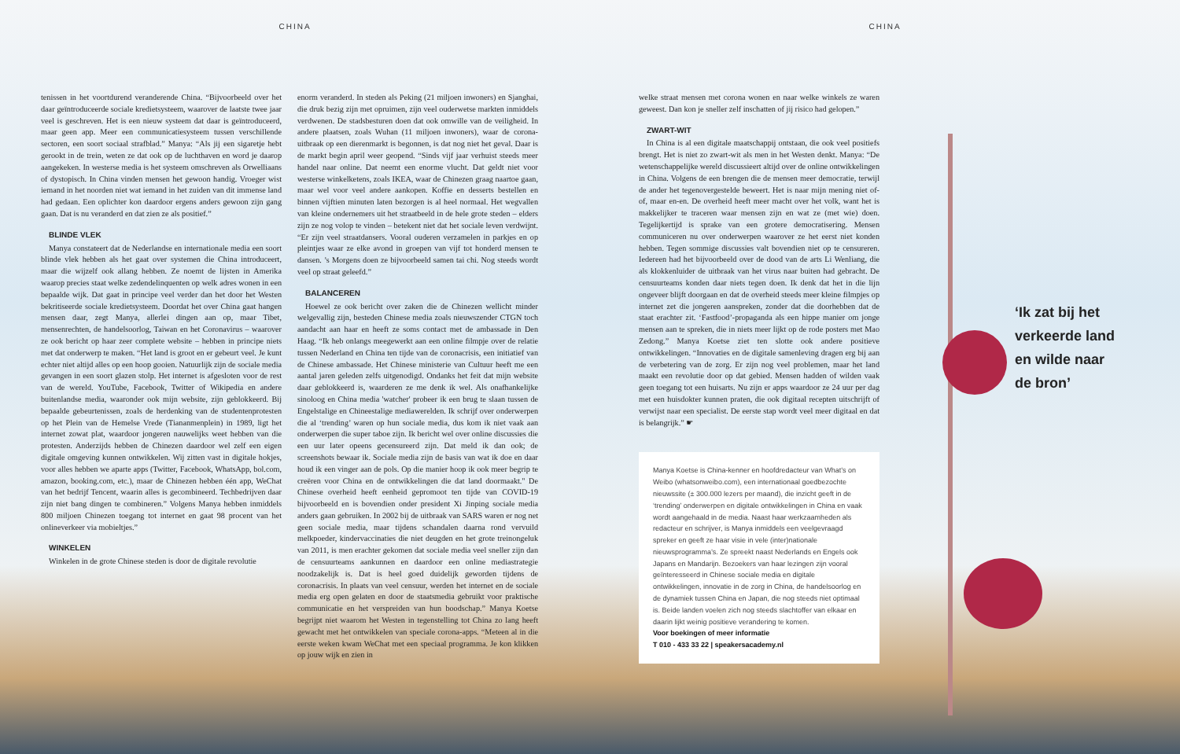CHINA
tenissen in het voortdurend veranderende China. “Bijvoorbeeld over het daar geïntroduceerde sociale kredietsysteem, waarover de laatste twee jaar veel is geschreven. Het is een nieuw systeem dat daar is geïntroduceerd, maar geen app. Meer een communicatiesysteem tussen verschillende sectoren, een soort sociaal strafblad.” Manya: “Als jij een sigaretje hebt gerookt in de trein, weten ze dat ook op de luchthaven en word je daarop aangekeken. In westerse media is het systeem omschreven als Orwelliaans of dystopisch. In China vinden mensen het gewoon handig. Vroeger wist iemand in het noorden niet wat iemand in het zuiden van dit immense land had gedaan. Een oplichter kon daardoor ergens anders gewoon zijn gang gaan. Dat is nu veranderd en dat zien ze als positief.”
BLINDE VLEK
Manya constateert dat de Nederlandse en internationale media een soort blinde vlek hebben als het gaat over systemen die China introduceert, maar die wijzelf ook allang hebben. Ze noemt de lijsten in Amerika waarop precies staat welke zedendelinquenten op welk adres wonen in een bepaalde wijk. Dat gaat in principe veel verder dan het door het Westen bekritiseerde sociale kredietsysteem. Doordat het over China gaat hangen mensen daar, zegt Manya, allerlei dingen aan op, maar Tibet, mensenrechten, de handelsoorlog, Taiwan en het Coronavirus – waarover ze ook bericht op haar zeer complete website – hebben in principe niets met dat onderwerp te maken. “Het land is groot en er gebeurt veel. Je kunt echter niet altijd alles op een hoop gooien. Natuurlijk zijn de sociale media gevangen in een soort glazen stolp. Het internet is afgesloten voor de rest van de wereld. YouTube, Facebook, Twitter of Wikipedia en andere buitenlandse media, waaronder ook mijn website, zijn geblokkeerd. Bij bepaalde gebeurtenissen, zoals de herdenking van de studentenprotesten op het Plein van de Hemelse Vrede (Tiananmenplein) in 1989, ligt het internet zowat plat, waardoor jongeren nauwelijks weet hebben van die protesten. Anderzijds hebben de Chinezen daardoor wel zelf een eigen digitale omgeving kunnen ontwikkelen. Wij zitten vast in digitale hokjes, voor alles hebben we aparte apps (Twitter, Facebook, WhatsApp, bol.com, amazon, booking.com, etc.), maar de Chinezen hebben één app, WeChat van het bedrijf Tencent, waarin alles is gecombineerd. Techbedrijven daar zijn niet bang dingen te combineren.” Volgens Manya hebben inmiddels 800 miljoen Chinezen toegang tot internet en gaat 98 procent van het onlineverkeer via mobieltjes.”
WINKELEN
Winkelen in de grote Chinese steden is door de digitale revolutie
enorm veranderd. In steden als Peking (21 miljoen inwoners) en Sjanghai, die druk bezig zijn met opruimen, zijn veel ouderwetse markten inmiddels verdwenen. De stadsbesturen doen dat ook omwille van de veiligheid. In andere plaatsen, zoals Wuhan (11 miljoen inwoners), waar de corona-uitbraak op een dierenmarkt is begonnen, is dat nog niet het geval. Daar is de markt begin april weer geopend. “Sinds vijf jaar verhuist steeds meer handel naar online. Dat neemt een enorme vlucht. Dat geldt niet voor westerse winkelketens, zoals IKEA, waar de Chinezen graag naartoe gaan, maar wel voor veel andere aankopen. Koffie en desserts bestellen en binnen vijftien minuten laten bezorgen is al heel normaal. Het wegvallen van kleine ondernemers uit het straatbeeld in de hele grote steden – elders zijn ze nog volop te vinden – betekent niet dat het sociale leven verdwijnt. “Er zijn veel straatdansers. Vooral ouderen verzamelen in parkjes en op pleintjes waar ze elke avond in groepen van vijf tot honderd mensen te dansen. ’s Morgens doen ze bijvoorbeeld samen tai chi. Nog steeds wordt veel op straat geleefd.”
BALANCEREN
Hoewel ze ook bericht over zaken die de Chinezen wellicht minder welgevallig zijn, besteden Chinese media zoals nieuwszender CTGN toch aandacht aan haar en heeft ze soms contact met de ambassade in Den Haag. “Ik heb onlangs meegewerkt aan een online filmpje over de relatie tussen Nederland en China ten tijde van de coronacrisis, een initiatief van de Chinese ambassade. Het Chinese ministerie van Cultuur heeft me een aantal jaren geleden zelfs uitgenodigd. Ondanks het feit dat mijn website daar geblokkeerd is, waarderen ze me denk ik wel. Als onafhankelijke sinoloog en China media 'watcher' probeer ik een brug te slaan tussen de Engelstalige en Chineestalige mediawerelden. Ik schrijf over onderwerpen die al ‘trending’ waren op hun sociale media, dus kom ik niet vaak aan onderwerpen die super taboe zijn. Ik bericht wel over online discussies die een uur later opeens gecensureerd zijn. Dat meld ik dan ook; de screenshots bewaar ik. Sociale media zijn de basis van wat ik doe en daar houd ik een vinger aan de pols. Op die manier hoop ik ook meer begrip te creëren voor China en de ontwikkelingen die dat land doormaakt." De Chinese overheid heeft eenheid gepromoot ten tijde van COVID-19 bijvoorbeeld en is bovendien onder president Xi Jinping sociale media anders gaan gebruiken. In 2002 bij de uitbraak van SARS waren er nog net geen sociale media, maar tijdens schandalen daarna rond vervuild melkpoeder, kindervaccinaties die niet deugden en het grote treinongeluk van 2011, is men erachter gekomen dat sociale media veel sneller zijn dan de censuurteams aankunnen en daardoor een online mediastrategie noodzakelijk is. Dat is heel goed duidelijk geworden tijdens de coronacrisis. In plaats van veel censuur, werden het internet en de sociale media erg open gelaten en door de staatsmedia gebruikt voor praktische communicatie en het verspreiden van hun boodschap.” Manya Koetse begrijpt niet waarom het Westen in tegenstelling tot China zo lang heeft gewacht met het ontwikkelen van speciale corona-apps. “Meteen al in die eerste weken kwam WeChat met een speciaal programma. Je kon klikken op jouw wijk en zien in
CHINA
welke straat mensen met corona wonen en naar welke winkels ze waren geweest. Dan kon je sneller zelf inschatten of jij risico had gelopen.”
ZWART-WIT
In China is al een digitale maatschappij ontstaan, die ook veel positiefs brengt. Het is niet zo zwart-wit als men in het Westen denkt. Manya: “De wetenschappelijke wereld discussieert altijd over de online ontwikkelingen in China. Volgens de een brengen die de mensen meer democratie, terwijl de ander het tegenovergestelde beweert. Het is naar mijn mening niet of-of, maar en-en. De overheid heeft meer macht over het volk, want het is makkelijker te traceren waar mensen zijn en wat ze (met wie) doen. Tegelijkertijd is sprake van een grotere democratisering. Mensen communiceren nu over onderwerpen waarover ze het eerst niet konden hebben. Tegen sommige discussies valt bovendien niet op te censureren. Iedereen had het bijvoorbeeld over de dood van de arts Li Wenliang, die als klokkenluider de uitbraak van het virus naar buiten had gebracht. De censuurteams konden daar niets tegen doen. Ik denk dat het in die lijn ongeveer blijft doorgaan en dat de overheid steeds meer kleine filmpjes op internet zet die jongeren aanspreken, zonder dat die doorhebben dat de staat erachter zit. ‘Fastfood’-propaganda als een hippe manier om jonge mensen aan te spreken, die in niets meer lijkt op de rode posters met Mao Zedong.” Manya Koetse ziet ten slotte ook andere positieve ontwikkelingen. “Innovaties en de digitale samenleving dragen erg bij aan de verbetering van de zorg. Er zijn nog veel problemen, maar het land maakt een revolutie door op dat gebied. Mensen hadden of wilden vaak geen toegang tot een huisarts. Nu zijn er apps waardoor ze 24 uur per dag met een huisdokter kunnen praten, die ook digitaal recepten uitschrijft of verwijst naar een specialist. De eerste stap wordt veel meer digitaal en dat is belangrijk.” ☛
Manya Koetse is China-kenner en hoofdredacteur van What’s on Weibo (whatsonweibo.com), een internationaal goedbezochte nieuwssite (± 300.000 lezers per maand), die inzicht geeft in de ‘trending’ onderwerpen en digitale ontwikkelingen in China en vaak wordt aangehaald in de media. Naast haar werkzaamheden als redacteur en schrijver, is Manya inmiddels een veelgevraagd spreker en geeft ze haar visie in vele (inter)nationale nieuwsprogramma’s. Ze spreekt naast Nederlands en Engels ook Japans en Mandarijn. Bezoekers van haar lezingen zijn vooral geïnteresseerd in Chinese sociale media en digitale ontwikkelingen, innovatie in de zorg in China, de handelsoorlog en de dynamiek tussen China en Japan, die nog steeds niet optimaal is. Beide landen voelen zich nog steeds slachtoffer van elkaar en daarin lijkt weinig positieve verandering te komen.
Voor boekingen of meer informatie
T 010 - 433 33 22 | speakersacademy.nl
‘Ik zat bij het
verkeerde land
en wilde naar
de bron’